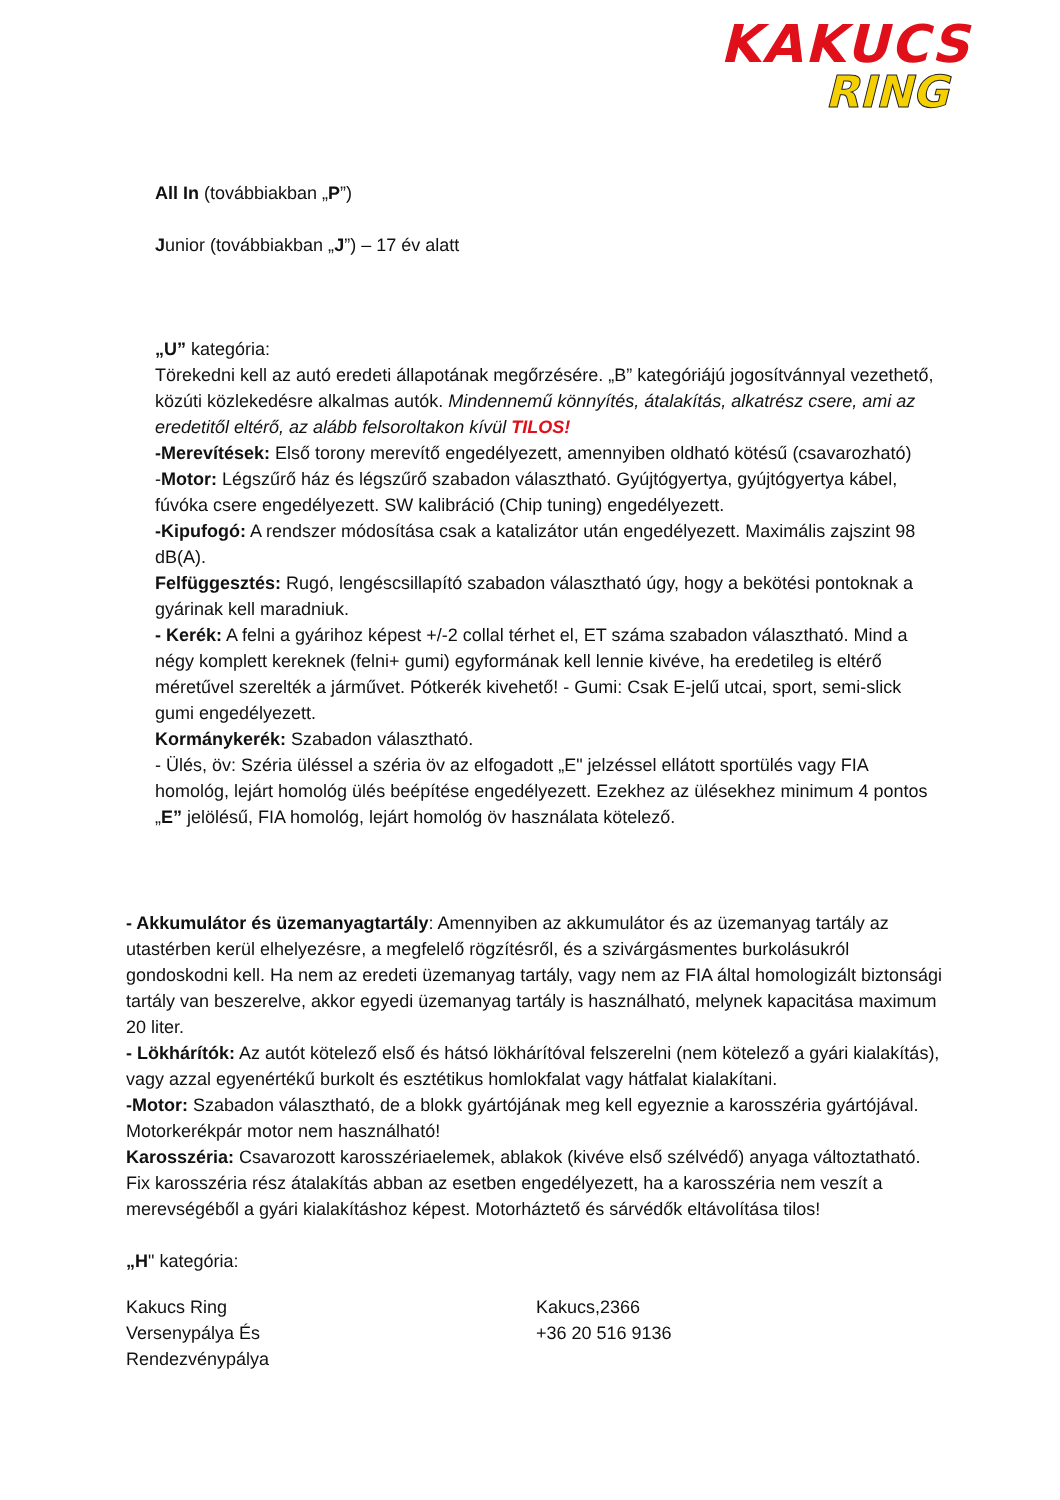KAKUCS
RING
All In (továbbiakban „P”)
Junior (továbbiakban „J”) – 17 év alatt
„U” kategória:
Törekedni kell az autó eredeti állapotának megőrzésére. „B” kategóriájú jogosítvánnyal vezethető, közúti közlekedésre alkalmas autók. Mindennemű könnyítés, átalakítás, alkatrész csere, ami az eredetitől eltérő, az alább felsoroltakon kívül TILOS!
-Merevítések: Első torony merevítő engedélyezett, amennyiben oldható kötésű (csavarozható)
-Motor: Légszűrő ház és légszűrő szabadon választható. Gyújtógyertya, gyújtógyertya kábel, fúvóka csere engedélyezett. SW kalibráció (Chip tuning) engedélyezett.
-Kipufogó: A rendszer módosítása csak a katalizátor után engedélyezett. Maximális zajszint 98 dB(A).
Felfüggesztés: Rugó, lengéscsillapító szabadon választható úgy, hogy a bekötési pontoknak a gyárinak kell maradniuk.
- Kerék: A felni a gyárihoz képest +/-2 collal térhet el, ET száma szabadon választható. Mind a négy komplett kereknek (felni+ gumi) egyformának kell lennie kivéve, ha eredetileg is eltérő méretűvel szerelték a járművet. Pótkerék kivehető! - Gumi: Csak E-jelű utcai, sport, semi-slick gumi engedélyezett.
Kormánykerék: Szabadon választható.
- Ülés, öv: Széria üléssel a széria öv az elfogadott „E" jelzéssel ellátott sportülés vagy FIA homológ, lejárt homológ ülés beépítése engedélyezett. Ezekhez az ülésekhez minimum 4 pontos „E” jelölésű, FIA homológ, lejárt homológ öv használata kötelező.
- Akkumulátor és üzemanyagtartály: Amennyiben az akkumulátor és az üzemanyag tartály az utastérben kerül elhelyezésre, a megfelelő rögzítésről, és a szivárgásmentes burkolásukról gondoskodni kell. Ha nem az eredeti üzemanyag tartály, vagy nem az FIA által homologizált biztonsági tartály van beszerelve, akkor egyedi üzemanyag tartály is használható, melynek kapacitása maximum 20 liter.
- Lökhárítók: Az autót kötelező első és hátsó lökhárítóval felszerelni (nem kötelező a gyári kialakítás), vagy azzal egyenértékű burkolt és esztétikus homlokfalat vagy hátfalat kialakítani.
-Motor: Szabadon választható, de a blokk gyártójának meg kell egyeznie a karosszéria gyártójával. Motorkerékpár motor nem használható!
Karosszéria: Csavarozott karosszériaelemek, ablakok (kivéve első szélvédő) anyaga változtatható. Fix karosszéria rész átalakítás abban az esetben engedélyezett, ha a karosszéria nem veszít a merevségéből a gyári kialakításhoz képest. Motorháztető és sárvédők eltávolítása tilos!
„H" kategória:
Kakucs Ring
Versenypálya És
Rendezvénypálya
Kakucs,2366
+36 20 516 9136